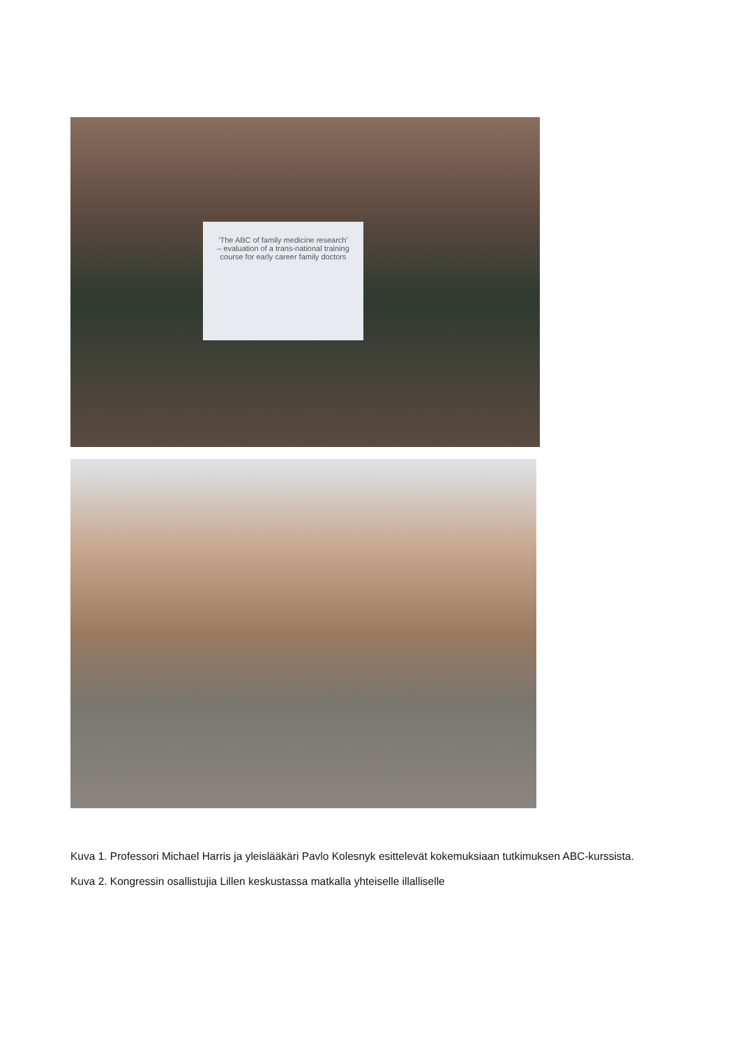'The ABC of family medicine research' – evaluation of a trans-national training course for early career family doctors
Kuva 1. Professori Michael Harris ja yleislääkäri Pavlo Kolesnyk esittelevät kokemuksiaan tutkimuksen ABC-kurssista.
Kuva 2. Kongressin osallistujia Lillen keskustassa matkalla yhteiselle illalliselle